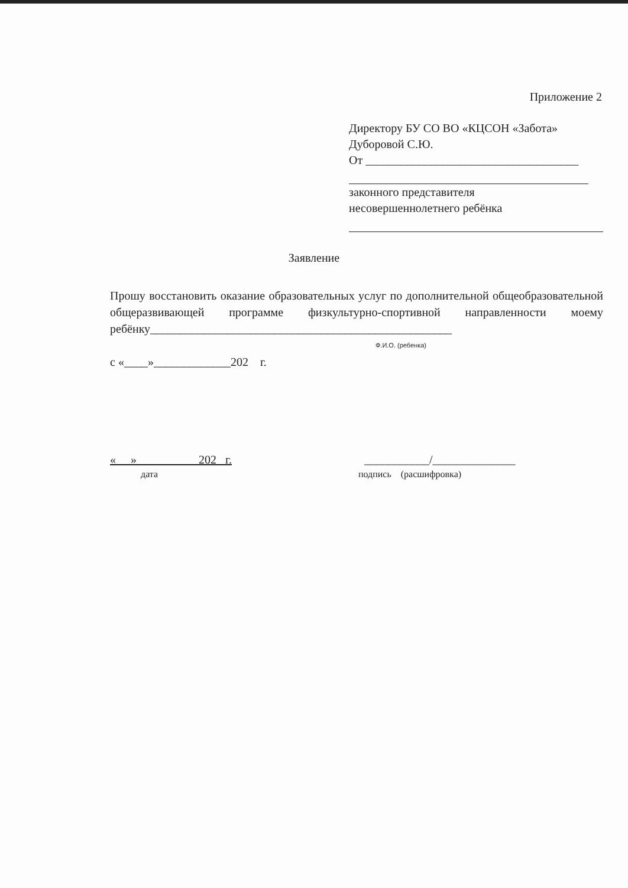Приложение 2
Директору БУ СО ВО «КЦСОН «Забота»
Дуборовой С.Ю.
От ____________________________________
законного представителя
несовершеннолетнего ребёнка
Заявление
Прошу восстановить оказание образовательных услуг по дополнительной общеобразовательной общеразвивающей программе физкультурно-спортивной направленности моему ребёнку___________________________________________________
Ф.И.О. (ребенка)
с «____»_____________202 г.
« » 202 г.
дата
___________/______________
подпись (расшифровка)